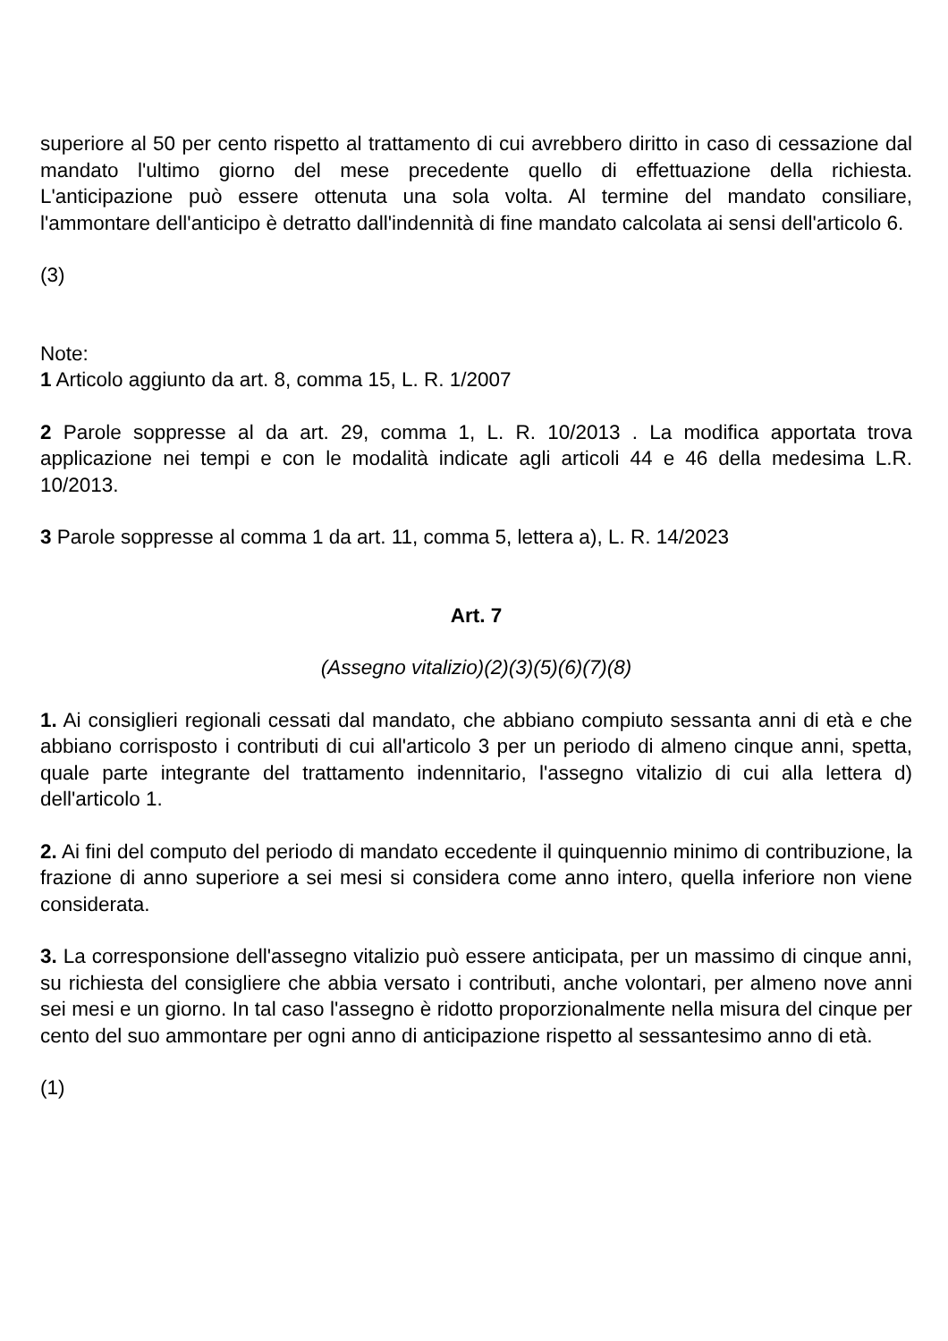superiore al 50 per cento rispetto al trattamento di cui avrebbero diritto in caso di cessazione dal mandato l'ultimo giorno del mese precedente quello di effettuazione della richiesta. L'anticipazione può essere ottenuta una sola volta. Al termine del mandato consiliare, l'ammontare dell'anticipo è detratto dall'indennità di fine mandato calcolata ai sensi dell'articolo 6.
(3)
Note:
1 Articolo aggiunto da art. 8, comma 15, L. R. 1/2007
2 Parole soppresse al da art. 29, comma 1, L. R. 10/2013 . La modifica apportata trova applicazione nei tempi e con le modalità indicate agli articoli 44 e 46 della medesima L.R. 10/2013.
3 Parole soppresse al comma 1 da art. 11, comma 5, lettera a), L. R. 14/2023
Art. 7
(Assegno vitalizio)(2)(3)(5)(6)(7)(8)
1. Ai consiglieri regionali cessati dal mandato, che abbiano compiuto sessanta anni di età e che abbiano corrisposto i contributi di cui all'articolo 3 per un periodo di almeno cinque anni, spetta, quale parte integrante del trattamento indennitario, l'assegno vitalizio di cui alla lettera d) dell'articolo 1.
2. Ai fini del computo del periodo di mandato eccedente il quinquennio minimo di contribuzione, la frazione di anno superiore a sei mesi si considera come anno intero, quella inferiore non viene considerata.
3. La corresponsione dell'assegno vitalizio può essere anticipata, per un massimo di cinque anni, su richiesta del consigliere che abbia versato i contributi, anche volontari, per almeno nove anni sei mesi e un giorno. In tal caso l'assegno è ridotto proporzionalmente nella misura del cinque per cento del suo ammontare per ogni anno di anticipazione rispetto al sessantesimo anno di età.
(1)